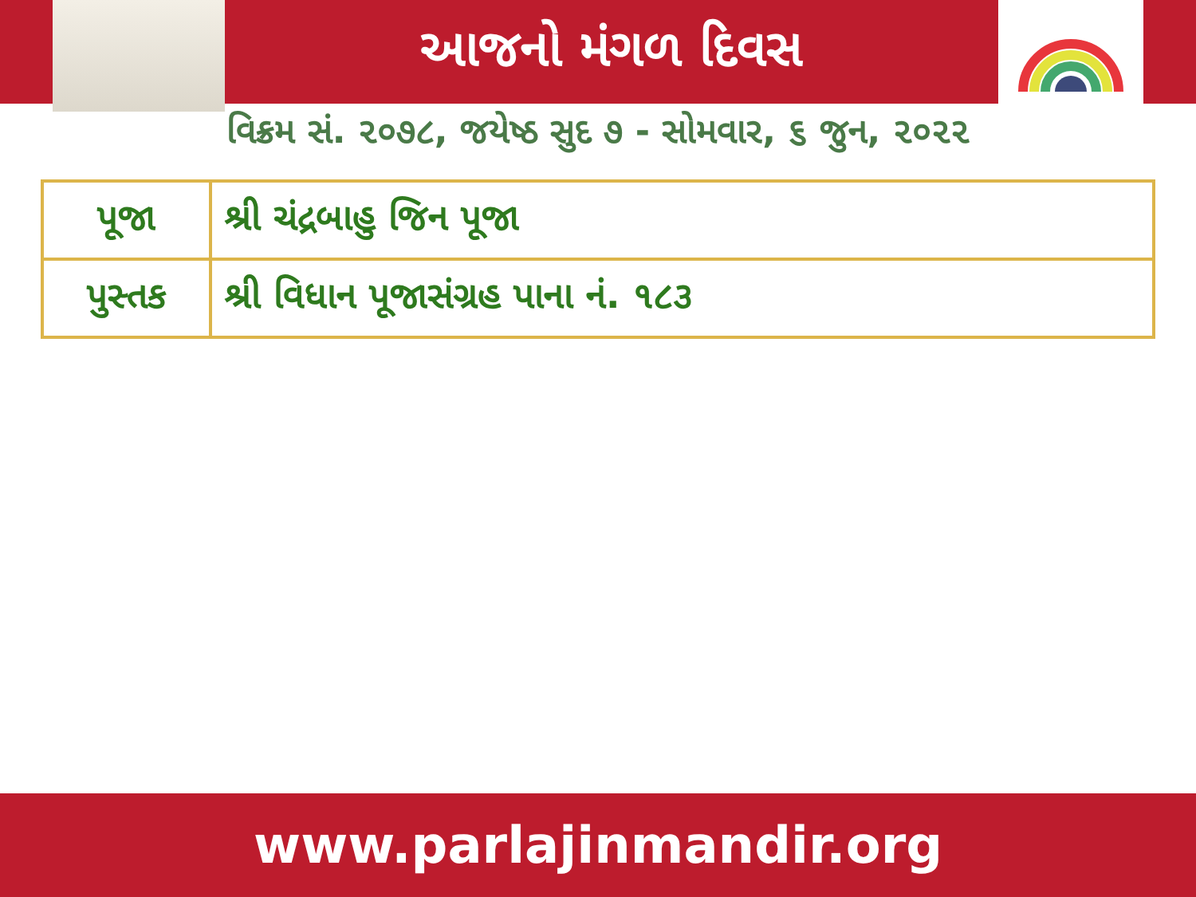આજનો મંગળ દિવસ
વિક્રમ સં. ૨૦૭૮, જયેષ્ઠ સુદ ૭ - સોમવાર, ૬ જુન, ૨૦૨૨
| પૂજા | શ્રી ચંદ્રબાહુ જિન પૂજા |
| પુસ્તક | શ્રી વિધાન પૂજાસંગ્રહ પાના નં. ૧૮૩ |
www.parlajinmandir.org